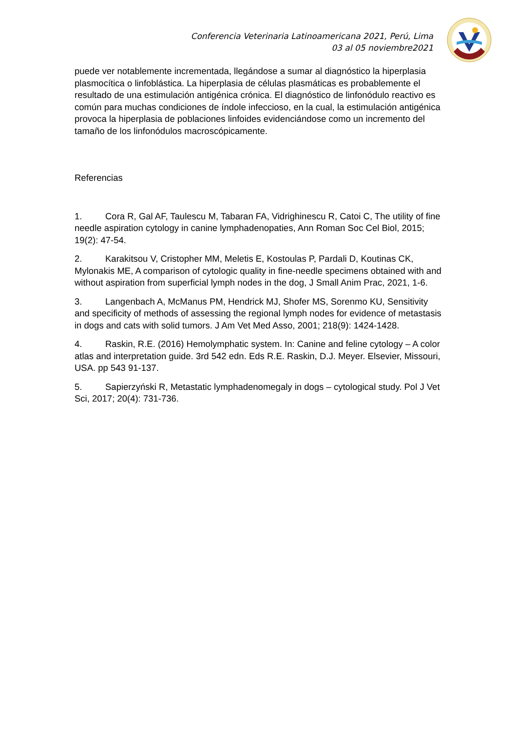Conferencia Veterinaria Latinoamericana 2021, Perú, Lima
03 al 05 noviembre2021
puede ver notablemente incrementada, llegándose a sumar al diagnóstico la hiperplasia plasmocítica o linfoblástica. La hiperplasia de células plasmáticas es probablemente el resultado de una estimulación antigénica crónica. El diagnóstico de linfonódulo reactivo es común para muchas condiciones de índole infeccioso, en la cual, la estimulación antigénica provoca la hiperplasia de poblaciones linfoides evidenciándose como un incremento del tamaño de los linfonódulos macroscópicamente.
Referencias
1. Cora R, Gal AF, Taulescu M, Tabaran FA, Vidrighinescu R, Catoi C, The utility of fine needle aspiration cytology in canine lymphadenopaties, Ann Roman Soc Cel Biol, 2015; 19(2): 47-54.
2. Karakitsou V, Cristopher MM, Meletis E, Kostoulas P, Pardali D, Koutinas CK, Mylonakis ME, A comparison of cytologic quality in fine-needle specimens obtained with and without aspiration from superficial lymph nodes in the dog, J Small Anim Prac, 2021, 1-6.
3. Langenbach A, McManus PM, Hendrick MJ, Shofer MS, Sorenmo KU, Sensitivity and specificity of methods of assessing the regional lymph nodes for evidence of metastasis in dogs and cats with solid tumors. J Am Vet Med Asso, 2001; 218(9): 1424-1428.
4. Raskin, R.E. (2016) Hemolymphatic system. In: Canine and feline cytology – A color atlas and interpretation guide. 3rd 542 edn. Eds R.E. Raskin, D.J. Meyer. Elsevier, Missouri, USA. pp 543 91-137.
5. Sapierzyński R, Metastatic lymphadenomegaly in dogs – cytological study. Pol J Vet Sci, 2017; 20(4): 731-736.